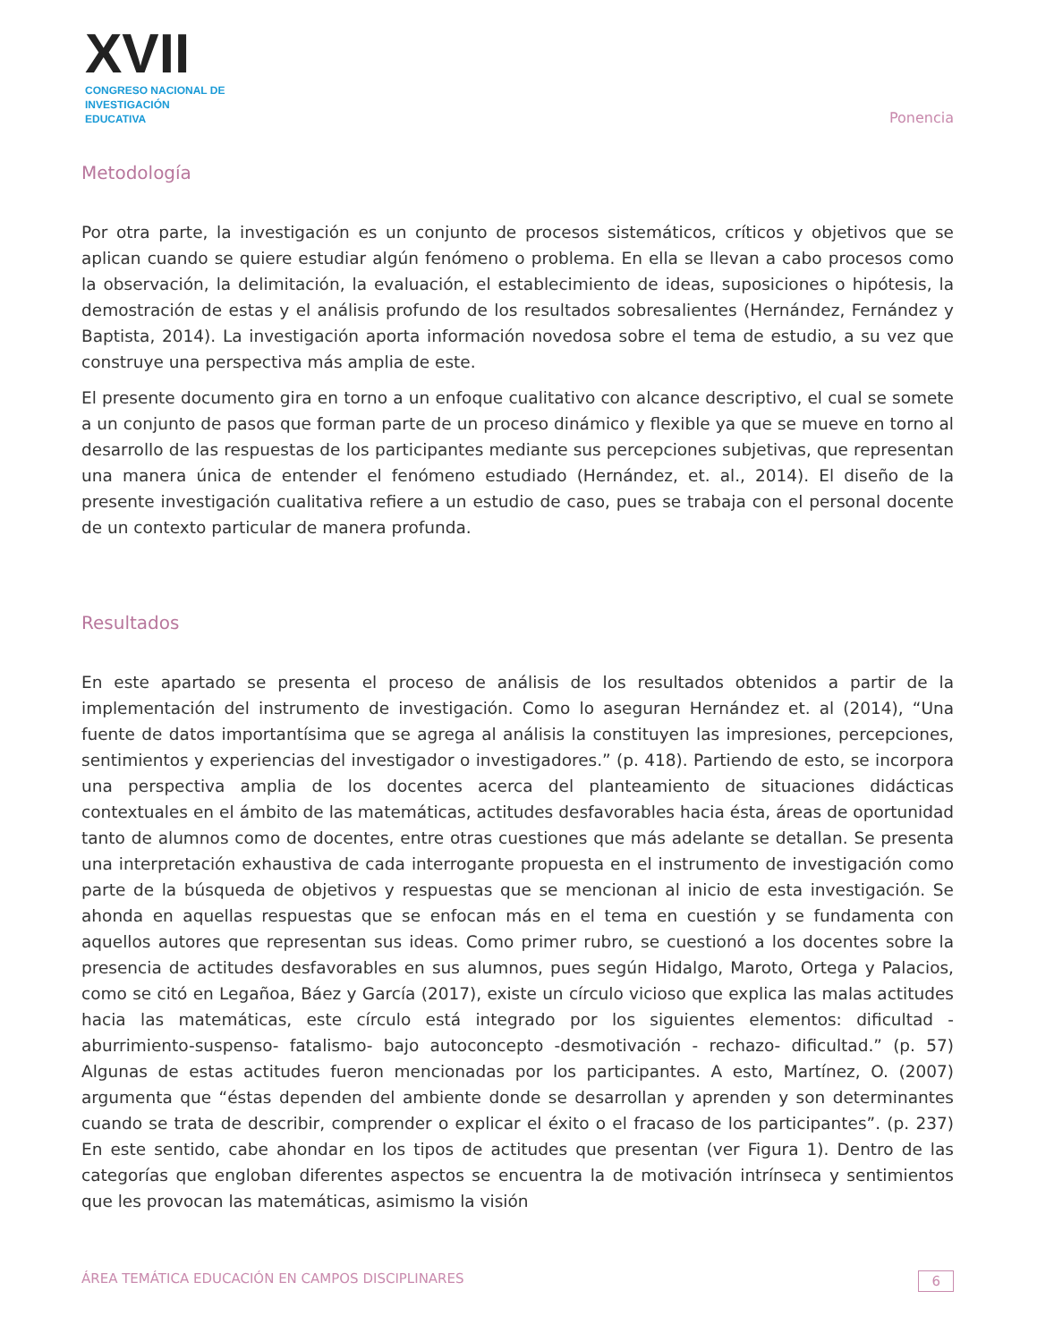XVII
CONGRESO NACIONAL DE
INVESTIGACIÓN EDUCATIVA
Ponencia
Metodología
Por otra parte, la investigación es un conjunto de procesos sistemáticos, críticos y objetivos que se aplican cuando se quiere estudiar algún fenómeno o problema. En ella se llevan a cabo procesos como la observación, la delimitación, la evaluación, el establecimiento de ideas, suposiciones o hipótesis, la demostración de estas y el análisis profundo de los resultados sobresalientes (Hernández, Fernández y Baptista, 2014). La investigación aporta información novedosa sobre el tema de estudio, a su vez que construye una perspectiva más amplia de este.
El presente documento gira en torno a un enfoque cualitativo con alcance descriptivo, el cual se somete a un conjunto de pasos que forman parte de un proceso dinámico y flexible ya que se mueve en torno al desarrollo de las respuestas de los participantes mediante sus percepciones subjetivas, que representan una manera única de entender el fenómeno estudiado (Hernández, et. al., 2014). El diseño de la presente investigación cualitativa refiere a un estudio de caso, pues se trabaja con el personal docente de un contexto particular de manera profunda.
Resultados
En este apartado se presenta el proceso de análisis de los resultados obtenidos a partir de la implementación del instrumento de investigación. Como lo aseguran Hernández et. al (2014), “Una fuente de datos importantísima que se agrega al análisis la constituyen las impresiones, percepciones, sentimientos y experiencias del investigador o investigadores.” (p. 418). Partiendo de esto, se incorpora una perspectiva amplia de los docentes acerca del planteamiento de situaciones didácticas contextuales en el ámbito de las matemáticas, actitudes desfavorables hacia ésta, áreas de oportunidad tanto de alumnos como de docentes, entre otras cuestiones que más adelante se detallan. Se presenta una interpretación exhaustiva de cada interrogante propuesta en el instrumento de investigación como parte de la búsqueda de objetivos y respuestas que se mencionan al inicio de esta investigación. Se ahonda en aquellas respuestas que se enfocan más en el tema en cuestión y se fundamenta con aquellos autores que representan sus ideas. Como primer rubro, se cuestionó a los docentes sobre la presencia de actitudes desfavorables en sus alumnos, pues según Hidalgo, Maroto, Ortega y Palacios, como se citó en Legañoa, Báez y García (2017), existe un círculo vicioso que explica las malas actitudes hacia las matemáticas, este círculo está integrado por los siguientes elementos: dificultad -aburrimiento-suspenso- fatalismo- bajo autoconcepto -desmotivación - rechazo- dificultad.” (p. 57) Algunas de estas actitudes fueron mencionadas por los participantes. A esto, Martínez, O. (2007) argumenta que “éstas dependen del ambiente donde se desarrollan y aprenden y son determinantes cuando se trata de describir, comprender o explicar el éxito o el fracaso de los participantes”. (p. 237) En este sentido, cabe ahondar en los tipos de actitudes que presentan (ver Figura 1). Dentro de las categorías que engloban diferentes aspectos se encuentra la de motivación intrínseca y sentimientos que les provocan las matemáticas, asimismo la visión
ÁREA TEMÁTICA EDUCACIÓN EN CAMPOS DISCIPLINARES 6